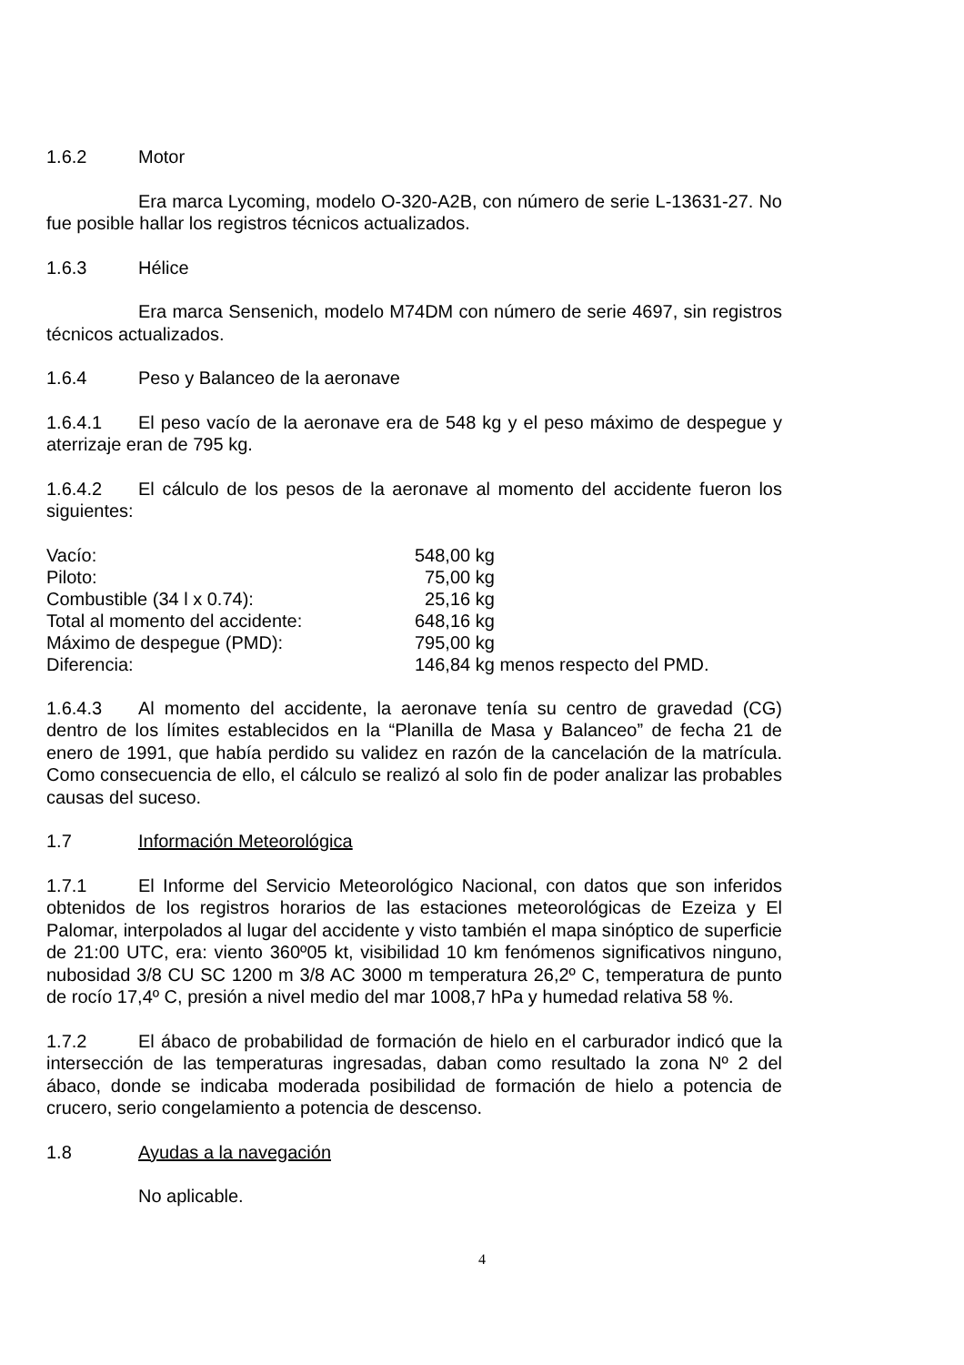1.6.2 Motor
Era marca Lycoming, modelo O-320-A2B, con número de serie L-13631-27. No fue posible hallar los registros técnicos actualizados.
1.6.3 Hélice
Era marca Sensenich, modelo M74DM con número de serie 4697, sin registros técnicos actualizados.
1.6.4 Peso y Balanceo de la aeronave
1.6.4.1 El peso vacío de la aeronave era de 548 kg y el peso máximo de despegue y aterrizaje eran de 795 kg.
1.6.4.2 El cálculo de los pesos de la aeronave al momento del accidente fueron los siguientes:
| Vacío: | 548,00 kg |
| Piloto: | 75,00 kg |
| Combustible (34 l x 0.74): | 25,16 kg |
| Total al momento del accidente: | 648,16 kg |
| Máximo de despegue (PMD): | 795,00 kg |
| Diferencia: | 146,84 kg menos respecto del PMD. |
1.6.4.3 Al momento del accidente, la aeronave tenía su centro de gravedad (CG) dentro de los límites establecidos en la “Planilla de Masa y Balanceo” de fecha 21 de enero de 1991, que había perdido su validez en razón de la cancelación de la matrícula. Como consecuencia de ello, el cálculo se realizó al solo fin de poder analizar las probables causas del suceso.
1.7 Información Meteorológica
1.7.1 El Informe del Servicio Meteorológico Nacional, con datos que son inferidos obtenidos de los registros horarios de las estaciones meteorológicas de Ezeiza y El Palomar, interpolados al lugar del accidente y visto también el mapa sinóptico de superficie de 21:00 UTC, era: viento 360º05 kt, visibilidad 10 km fenómenos significativos ninguno, nubosidad 3/8 CU SC 1200 m 3/8 AC 3000 m temperatura 26,2º C, temperatura de punto de rocío 17,4º C, presión a nivel medio del mar 1008,7 hPa y humedad relativa 58 %.
1.7.2 El ábaco de probabilidad de formación de hielo en el carburador indicó que la intersección de las temperaturas ingresadas, daban como resultado la zona Nº 2 del ábaco, donde se indicaba moderada posibilidad de formación de hielo a potencia de crucero, serio congelamiento a potencia de descenso.
1.8 Ayudas a la navegación
No aplicable.
4